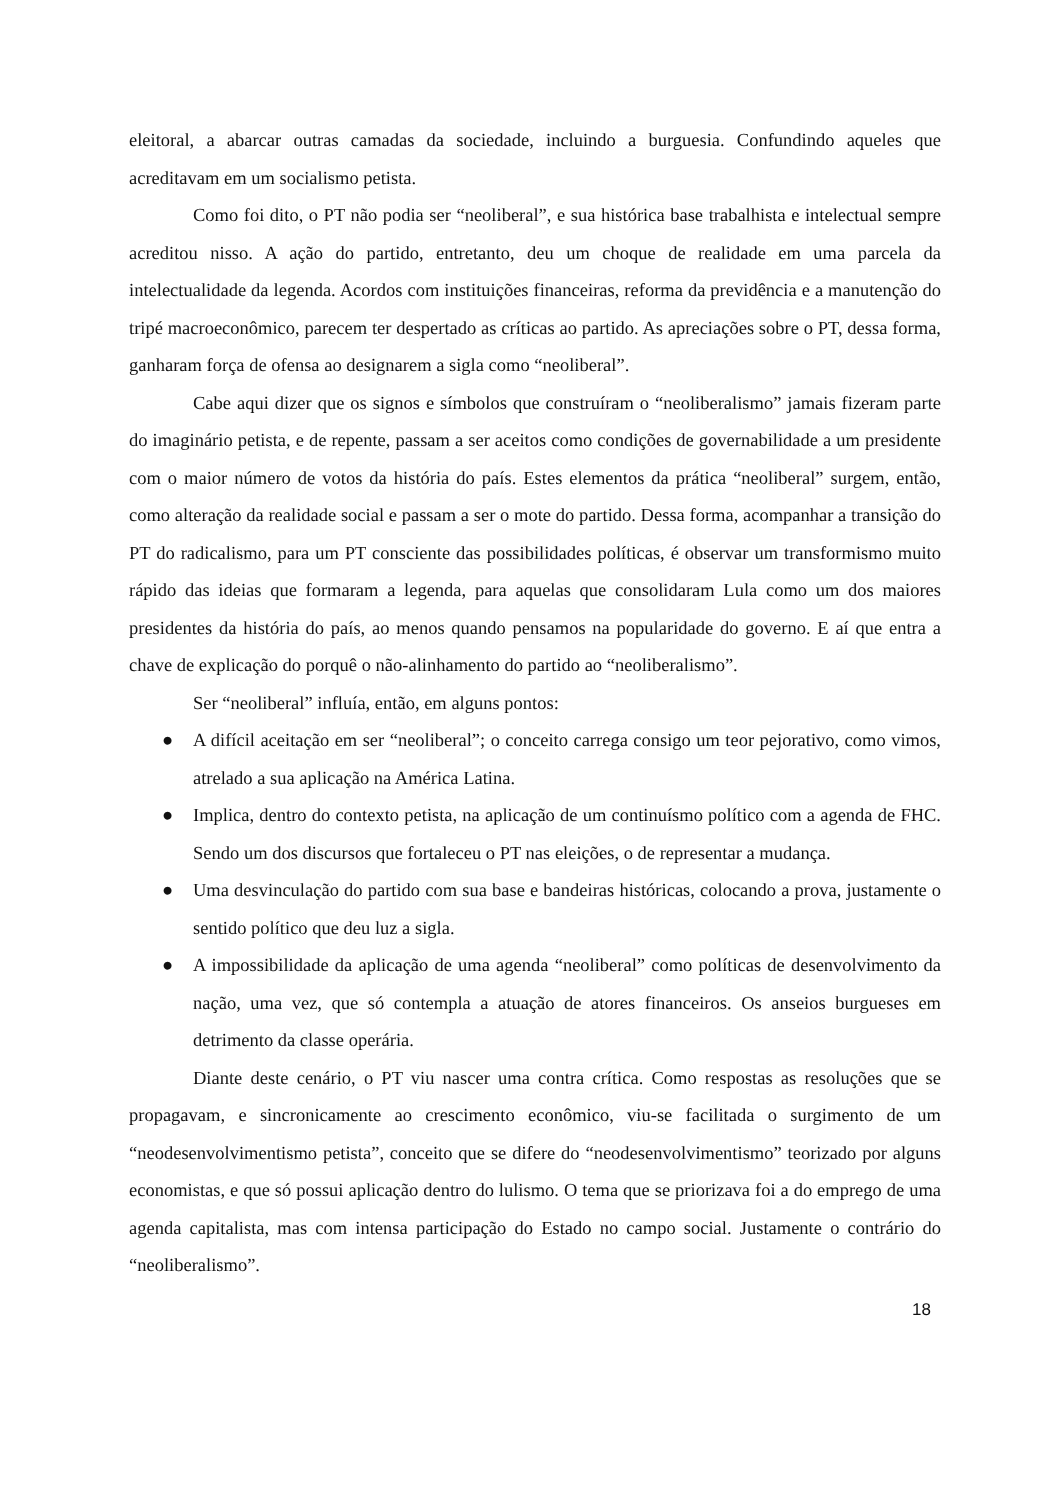eleitoral, a abarcar outras camadas da sociedade, incluindo a burguesia. Confundindo aqueles que acreditavam em um socialismo petista.
Como foi dito, o PT não podia ser “neoliberal”, e sua histórica base trabalhista e intelectual sempre acreditou nisso. A ação do partido, entretanto, deu um choque de realidade em uma parcela da intelectualidade da legenda. Acordos com instituições financeiras, reforma da previdência e a manutenção do tripé macroeconômico, parecem ter despertado as críticas ao partido. As apreciações sobre o PT, dessa forma, ganharam força de ofensa ao designarem a sigla como “neoliberal”.
Cabe aqui dizer que os signos e símbolos que construíram o “neoliberalismo” jamais fizeram parte do imaginário petista, e de repente, passam a ser aceitos como condições de governabilidade a um presidente com o maior número de votos da história do país. Estes elementos da prática “neoliberal” surgem, então, como alteração da realidade social e passam a ser o mote do partido. Dessa forma, acompanhar a transição do PT do radicalismo, para um PT consciente das possibilidades políticas, é observar um transformismo muito rápido das ideias que formaram a legenda, para aquelas que consolidaram Lula como um dos maiores presidentes da história do país, ao menos quando pensamos na popularidade do governo. E aí que entra a chave de explicação do porquê o não-alinhamento do partido ao “neoliberalismo”.
Ser “neoliberal” influía, então, em alguns pontos:
● A difícil aceitação em ser “neoliberal”; o conceito carrega consigo um teor pejorativo, como vimos, atrelado a sua aplicação na América Latina.
● Implica, dentro do contexto petista, na aplicação de um continuísmo político com a agenda de FHC. Sendo um dos discursos que fortaleceu o PT nas eleições, o de representar a mudança.
● Uma desvinculação do partido com sua base e bandeiras históricas, colocando a prova, justamente o sentido político que deu luz a sigla.
● A impossibilidade da aplicação de uma agenda “neoliberal” como políticas de desenvolvimento da nação, uma vez, que só contempla a atuação de atores financeiros. Os anseios burgueses em detrimento da classe operária.
Diante deste cenário, o PT viu nascer uma contra crítica. Como respostas as resoluções que se propagavam, e sincronicamente ao crescimento econômico, viu-se facilitada o surgimento de um “neodesenvolvimentismo petista”, conceito que se difere do “neodesenvolvimentismo” teorizado por alguns economistas, e que só possui aplicação dentro do lulismo. O tema que se priorizava foi a do emprego de uma agenda capitalista, mas com intensa participação do Estado no campo social. Justamente o contrário do “neoliberalismo”.
18